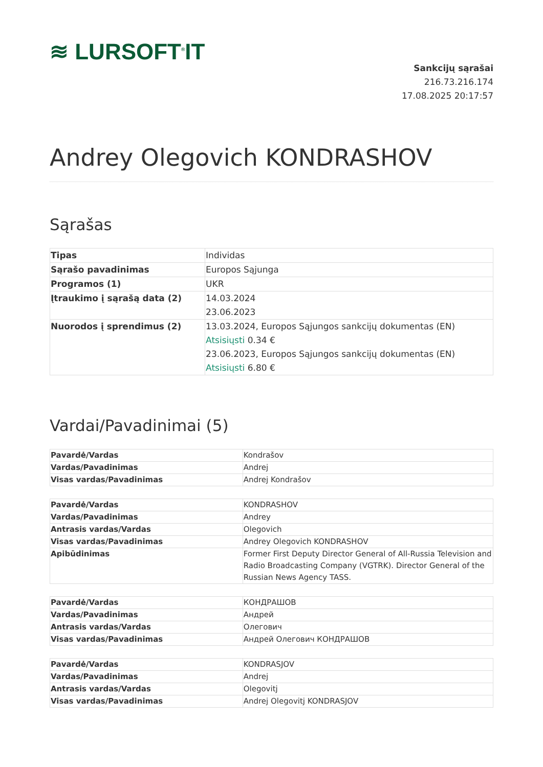≋ LURSOFT<sup>®</sup>IT
Sankcijų sąrašai
216.73.216.174
17.08.2025 20:17:57
Andrey Olegovich KONDRASHOV
Sąrašas
| Tipas | Individas |
| Sąrašo pavadinimas | Europos Sąjunga |
| Programos (1) | UKR |
| Įtraukimo į sąrašą data (2) | 14.03.2024 23.06.2023 |
| Nuorodos į sprendimus (2) | 13.03.2024, Europos Sąjungos sankcijų dokumentas (EN) Atsisiųsti 0.34 € 23.06.2023, Europos Sąjungos sankcijų dokumentas (EN) Atsisiųsti 6.80 € |
Vardai/Pavadinimai (5)
| Pavardė/Vardas | Kondrašov |
| Vardas/Pavadinimas | Andrej |
| Visas vardas/Pavadinimas | Andrej Kondrašov |
| Pavardė/Vardas | KONDRASHOV |
| Vardas/Pavadinimas | Andrey |
| Antrasis vardas/Vardas | Olegovich |
| Visas vardas/Pavadinimas | Andrey Olegovich KONDRASHOV |
| Apibūdinimas | Former First Deputy Director General of All-Russia Television and Radio Broadcasting Company (VGTRK). Director General of the Russian News Agency TASS. |
| Pavardė/Vardas | КОНДРАШОВ |
| Vardas/Pavadinimas | Андрей |
| Antrasis vardas/Vardas | Олегович |
| Visas vardas/Pavadinimas | Андрей Олегович КОНДРАШОВ |
| Pavardė/Vardas | KONDRASJOV |
| Vardas/Pavadinimas | Andrej |
| Antrasis vardas/Vardas | Olegovitj |
| Visas vardas/Pavadinimas | Andrej Olegovitj KONDRASJOV |